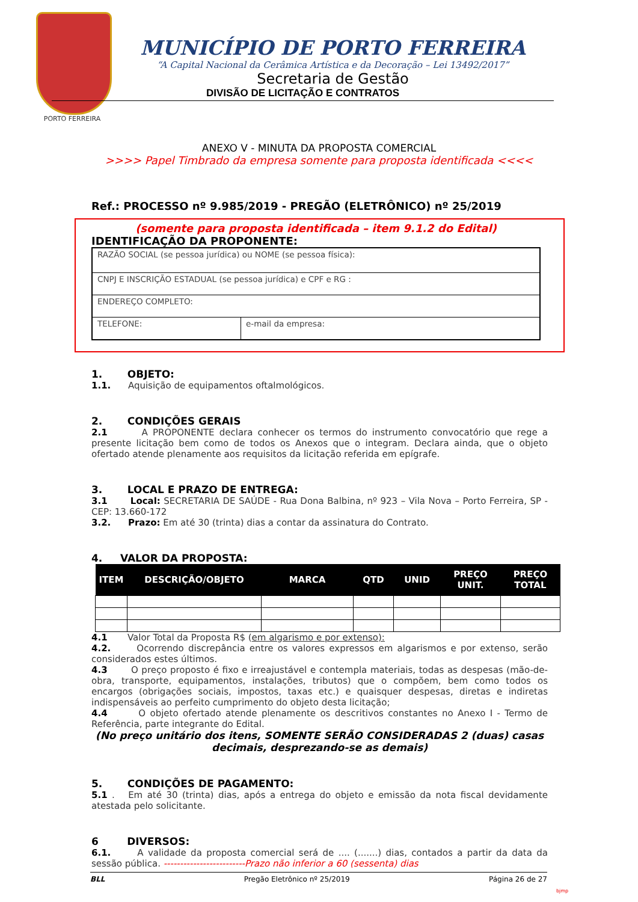PORTO FERREIRA
MUNICÍPIO DE PORTO FERREIRA
“A Capital Nacional da Cerâmica Artística e da Decoração – Lei 13492/2017”
Secretaria de Gestão
DIVISÃO DE LICITAÇÃO E CONTRATOS
ANEXO V - MINUTA DA PROPOSTA COMERCIAL
>>>> Papel Timbrado da empresa somente para proposta identificada <<<<
Ref.: PROCESSO nº 9.985/2019 - PREGÃO (ELETRÔNICO) nº 25/2019
(somente para proposta identificada – item 9.1.2 do Edital)
IDENTIFICAÇÃO DA PROPONENTE:
| RAZÃO SOCIAL (se pessoa jurídica) ou NOME (se pessoa física): | |
| CNPJ E INSCRIÇÃO ESTADUAL (se pessoa jurídica) e CPF e RG : | |
| ENDEREÇO COMPLETO: | |
| TELEFONE: | e-mail da empresa: |
1. OBJETO:
1.1. Aquisição de equipamentos oftalmológicos.
2. CONDIÇÕES GERAIS
2.1 A PROPONENTE declara conhecer os termos do instrumento convocatório que rege a presente licitação bem como de todos os Anexos que o integram. Declara ainda, que o objeto ofertado atende plenamente aos requisitos da licitação referida em epígrafe.
3. LOCAL E PRAZO DE ENTREGA:
3.1 Local: SECRETARIA DE SAÚDE - Rua Dona Balbina, nº 923 – Vila Nova – Porto Ferreira, SP - CEP: 13.660-172
3.2. Prazo: Em até 30 (trinta) dias a contar da assinatura do Contrato.
4. VALOR DA PROPOSTA:
| ITEM | DESCRIÇÃO/OBJETO | MARCA | QTD | UNID | PREÇO UNIT. | PREÇO TOTAL |
| --- | --- | --- | --- | --- | --- | --- |
4.1 Valor Total da Proposta R$ (em algarismo e por extenso):
4.2. Ocorrendo discrepância entre os valores expressos em algarismos e por extenso, serão considerados estes últimos.
4.3 O preço proposto é fixo e irreajustável e contempla materiais, todas as despesas (mão-de-obra, transporte, equipamentos, instalações, tributos) que o compõem, bem como todos os encargos (obrigações sociais, impostos, taxas etc.) e quaisquer despesas, diretas e indiretas indispensáveis ao perfeito cumprimento do objeto desta licitação;
4.4 O objeto ofertado atende plenamente os descritivos constantes no Anexo I - Termo de Referência, parte integrante do Edital.
(No preço unitário dos itens, SOMENTE SERÃO CONSIDERADAS 2 (duas) casas decimais, desprezando-se as demais)
5. CONDIÇÕES DE PAGAMENTO:
5.1 . Em até 30 (trinta) dias, após a entrega do objeto e emissão da nota fiscal devidamente atestada pelo solicitante.
6 DIVERSOS:
6.1. A validade da proposta comercial será de .... (.......) dias, contados a partir da data da sessão pública. -------------------------Prazo não inferior a 60 (sessenta) dias
BLL Pregão Eletrônico nº 25/2019 Página 26 de 27
bjmp